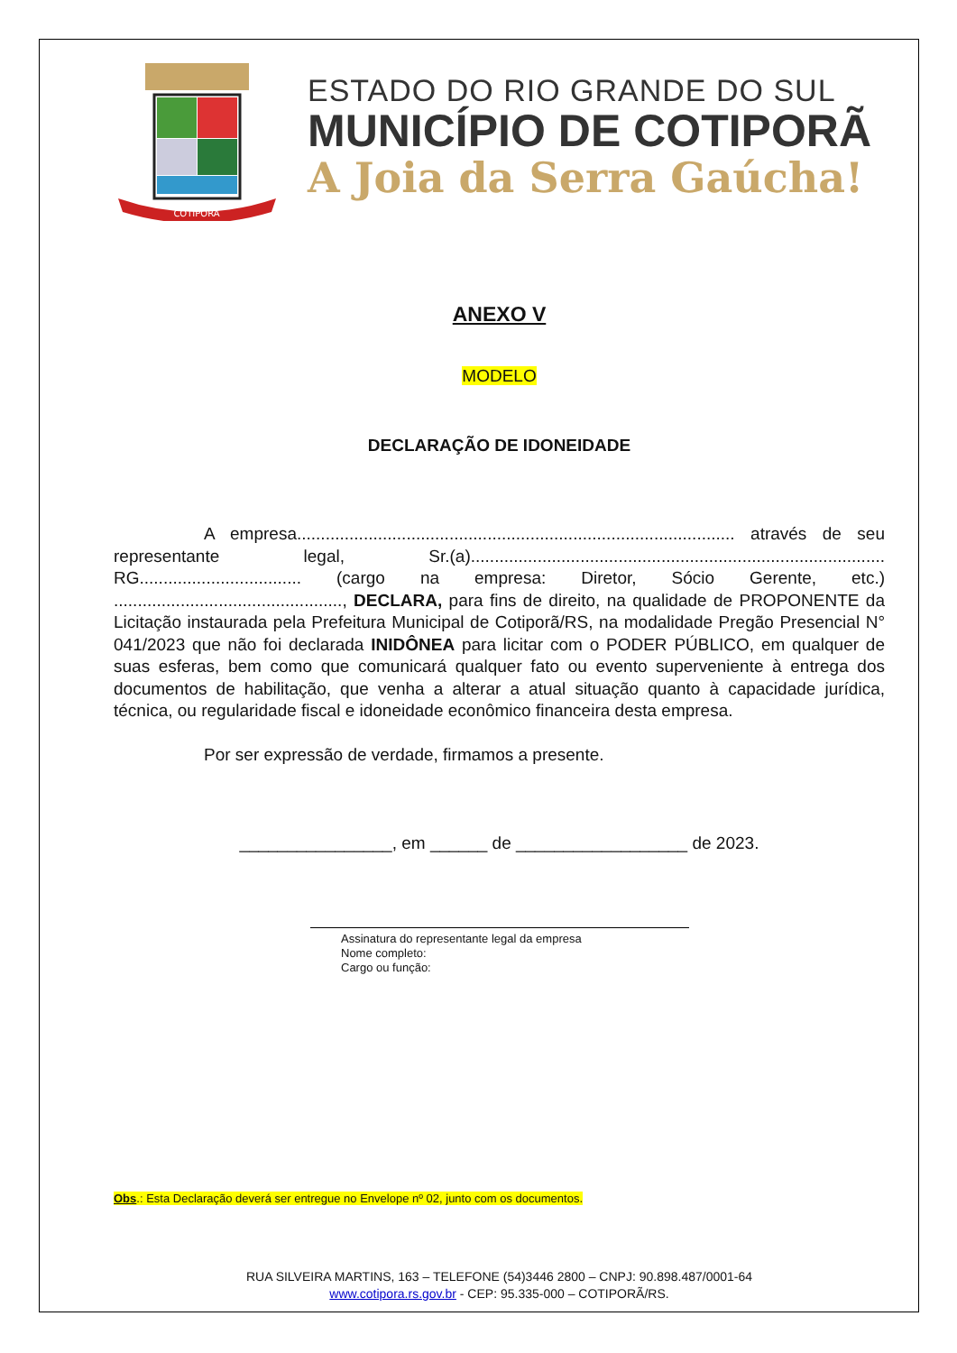COTIPORÃ
ESTADO DO RIO GRANDE DO SUL
MUNICÍPIO DE COTIPORÃ
A Joia da Serra Gaúcha!
ANEXO V
MODELO
DECLARAÇÃO DE IDONEIDADE
A empresa............................................................................................ através de seu representante legal, Sr.(a)....................................................................................... RG.................................. (cargo na empresa: Diretor, Sócio Gerente, etc.) ................................................, DECLARA, para fins de direito, na qualidade de PROPONENTE da Licitação instaurada pela Prefeitura Municipal de Cotiporã/RS, na modalidade Pregão Presencial N° 041/2023 que não foi declarada INIDÔNEA para licitar com o PODER PÚBLICO, em qualquer de suas esferas, bem como que comunicará qualquer fato ou evento superveniente à entrega dos documentos de habilitação, que venha a alterar a atual situação quanto à capacidade jurídica, técnica, ou regularidade fiscal e idoneidade econômico financeira desta empresa.
Por ser expressão de verdade, firmamos a presente.
________________, em ______ de __________________ de 2023.
Assinatura do representante legal da empresa
Nome completo:
Cargo ou função:
Obs.: Esta Declaração deverá ser entregue no Envelope nº 02, junto com os documentos.
RUA SILVEIRA MARTINS, 163 – TELEFONE (54)3446 2800 – CNPJ: 90.898.487/0001-64
www.cotipora.rs.gov.br - CEP: 95.335-000 – COTIPORÃ/RS.